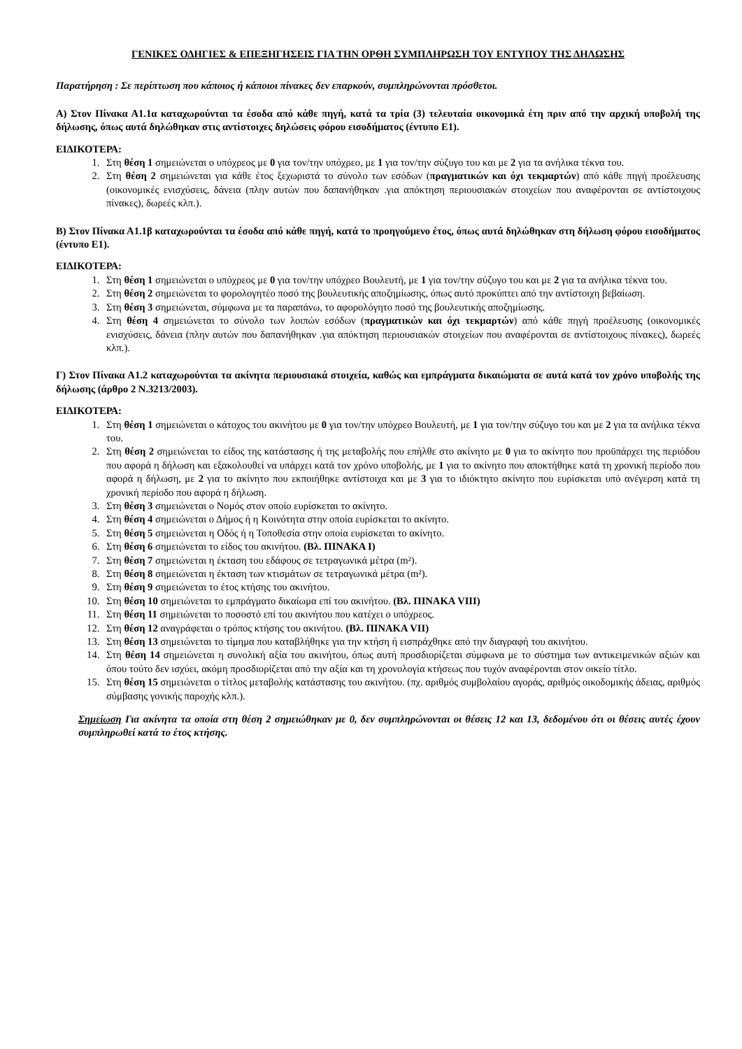ΓΕΝΙΚΕΣ ΟΔΗΓΙΕΣ & ΕΠΕΞΗΓΗΣΕΙΣ ΓΙΑ ΤΗΝ ΟΡΘΗ ΣΥΜΠΛΗΡΩΣΗ ΤΟΥ ΕΝΤΥΠΟΥ ΤΗΣ ΔΗΛΩΣΗΣ
Παρατήρηση : Σε περίπτωση που κάποιος ή κάποιοι πίνακες δεν επαρκούν, συμπληρώνονται πρόσθετοι.
Α) Στον Πίνακα Α1.1α καταχωρούνται τα έσοδα από κάθε πηγή, κατά τα τρία (3) τελευταία οικονομικά έτη πριν από την αρχική υποβολή της δήλωσης, όπως αυτά δηλώθηκαν στις αντίστοιχες δηλώσεις φόρου εισοδήματος (έντυπο Ε1).
ΕΙΔΙΚΟΤΕΡΑ:
1. Στη θέση 1 σημειώνεται ο υπόχρεος με 0 για τον/την υπόχρεο, με 1 για τον/την σύζυγο του και με 2 για τα ανήλικα τέκνα του.
2. Στη θέση 2 σημειώνεται για κάθε έτος ξεχωριστά το σύνολο των εσόδων (πραγματικών και όχι τεκμαρτών) από κάθε πηγή προέλευσης (οικονομικές ενισχύσεις, δάνεια (πλην αυτών που δαπανήθηκαν .για απόκτηση περιουσιακών στοιχείων που αναφέρονται σε αντίστοιχους πίνακες), δωρεές κλπ.).
Β) Στον Πίνακα Α1.1β καταχωρούνται τα έσοδα από κάθε πηγή, κατά το προηγούμενο έτος, όπως αυτά δηλώθηκαν στη δήλωση φόρου εισοδήματος (έντυπο Ε1).
ΕΙΔΙΚΟΤΕΡΑ:
1. Στη θέση 1 σημειώνεται ο υπόχρεος με 0 για τον/την υπόχρεο Βουλευτή, με 1 για τον/την σύζυγο του και με 2 για τα ανήλικα τέκνα του.
2. Στη θέση 2 σημειώνεται το φορολογητέο ποσό της βουλευτικής αποζημίωσης, όπως αυτό προκύπτει από την αντίστοιχη βεβαίωση.
3. Στη θέση 3 σημειώνεται, σύμφωνα με τα παραπάνω, το αφορολόγητο ποσό της βουλευτικής αποζημίωσης.
4. Στη θέση 4 σημειώνεται το σύνολο των λοιπών εσόδων (πραγματικών και όχι τεκμαρτών) από κάθε πηγή προέλευσης (οικονομικές ενισχύσεις, δάνεια (πλην αυτών που δαπανήθηκαν .για απόκτηση περιουσιακών στοιχείων που αναφέρονται σε αντίστοιχους πίνακες), δωρεές κλπ.).
Γ) Στον Πίνακα Α1.2 καταχωρούνται τα ακίνητα περιουσιακά στοιχεία, καθώς και εμπράγματα δικαιώματα σε αυτά κατά τον χρόνο υποβολής της δήλωσης (άρθρο 2 Ν.3213/2003).
ΕΙΔΙΚΟΤΕΡΑ:
1. Στη θέση 1 σημειώνεται ο κάτοχος του ακινήτου με 0 για τον/την υπόχρεο Βουλευτή, με 1 για τον/την σύζυγο του και με 2 για τα ανήλικα τέκνα του.
2. Στη θέση 2 σημειώνεται το είδος της κατάστασης ή της μεταβολής που επήλθε στο ακίνητο με 0 για το ακίνητο που προϋπάρχει της περιόδου που αφορά η δήλωση και εξακολουθεί να υπάρχει κατά τον χρόνο υποβολής, με 1 για το ακίνητο που αποκτήθηκε κατά τη χρονική περίοδο που αφορά η δήλωση, με 2 για το ακίνητο που εκποιήθηκε αντίστοιχα και με 3 για το ιδιόκτητο ακίνητο που ευρίσκεται υπό ανέγερση κατά τη χρονική περίοδο που αφορά η δήλωση.
3. Στη θέση 3 σημειώνεται ο Νομός στον οποίο ευρίσκεται το ακίνητο.
4. Στη θέση 4 σημειώνεται ο Δήμος ή η Κοινότητα στην οποία ευρίσκεται το ακίνητο.
5. Στη θέση 5 σημειώνεται η Οδός ή η Τοποθεσία στην οποία ευρίσκεται το ακίνητο.
6. Στη θέση 6 σημειώνεται το είδος του ακινήτου. (Βλ. ΠΙΝΑΚΑ Ι)
7. Στη θέση 7 σημειώνεται η έκταση του εδάφους σε τετραγωνικά μέτρα (m²).
8. Στη θέση 8 σημειώνεται η έκταση των κτισμάτων σε τετραγωνικά μέτρα (m²).
9. Στη θέση 9 σημειώνεται το έτος κτήσης του ακινήτου.
10. Στη θέση 10 σημειώνεται το εμπράγματο δικαίωμα επί του ακινήτου. (Βλ. ΠΙΝΑΚΑ VIII)
11. Στη θέση 11 σημειώνεται το ποσοστό επί του ακινήτου που κατέχει ο υπόχρεος.
12. Στη θέση 12 αναγράφεται ο τρόπος κτήσης του ακινήτου. (Βλ. ΠΙΝΑΚΑ VII)
13. Στη θέση 13 σημειώνεται το τίμημα που καταβλήθηκε για την κτήση ή εισπράχθηκε από την διαγραφή του ακινήτου.
14. Στη θέση 14 σημειώνεται η συνολική αξία του ακινήτου, όπως αυτή προσδιορίζεται σύμφωνα με το σύστημα των αντικειμενικών αξιών και όπου τούτο δεν ισχύει, ακόμη προσδιορίζεται από την αξία και τη χρονολογία κτήσεως που τυχόν αναφέρονται στον οικείο τίτλο.
15. Στη θέση 15 σημειώνεται ο τίτλος μεταβολής κατάστασης του ακινήτου. (πχ. αριθμός συμβολαίου αγοράς, αριθμός οικοδομικής άδειας, αριθμός σύμβασης γονικής παροχής κλπ.).
Σημείωση Για ακίνητα τα οποία στη θέση 2 σημειώθηκαν με 0, δεν συμπληρώνονται οι θέσεις 12 και 13, δεδομένου ότι οι θέσεις αυτές έχουν συμπληρωθεί κατά το έτος κτήσης.